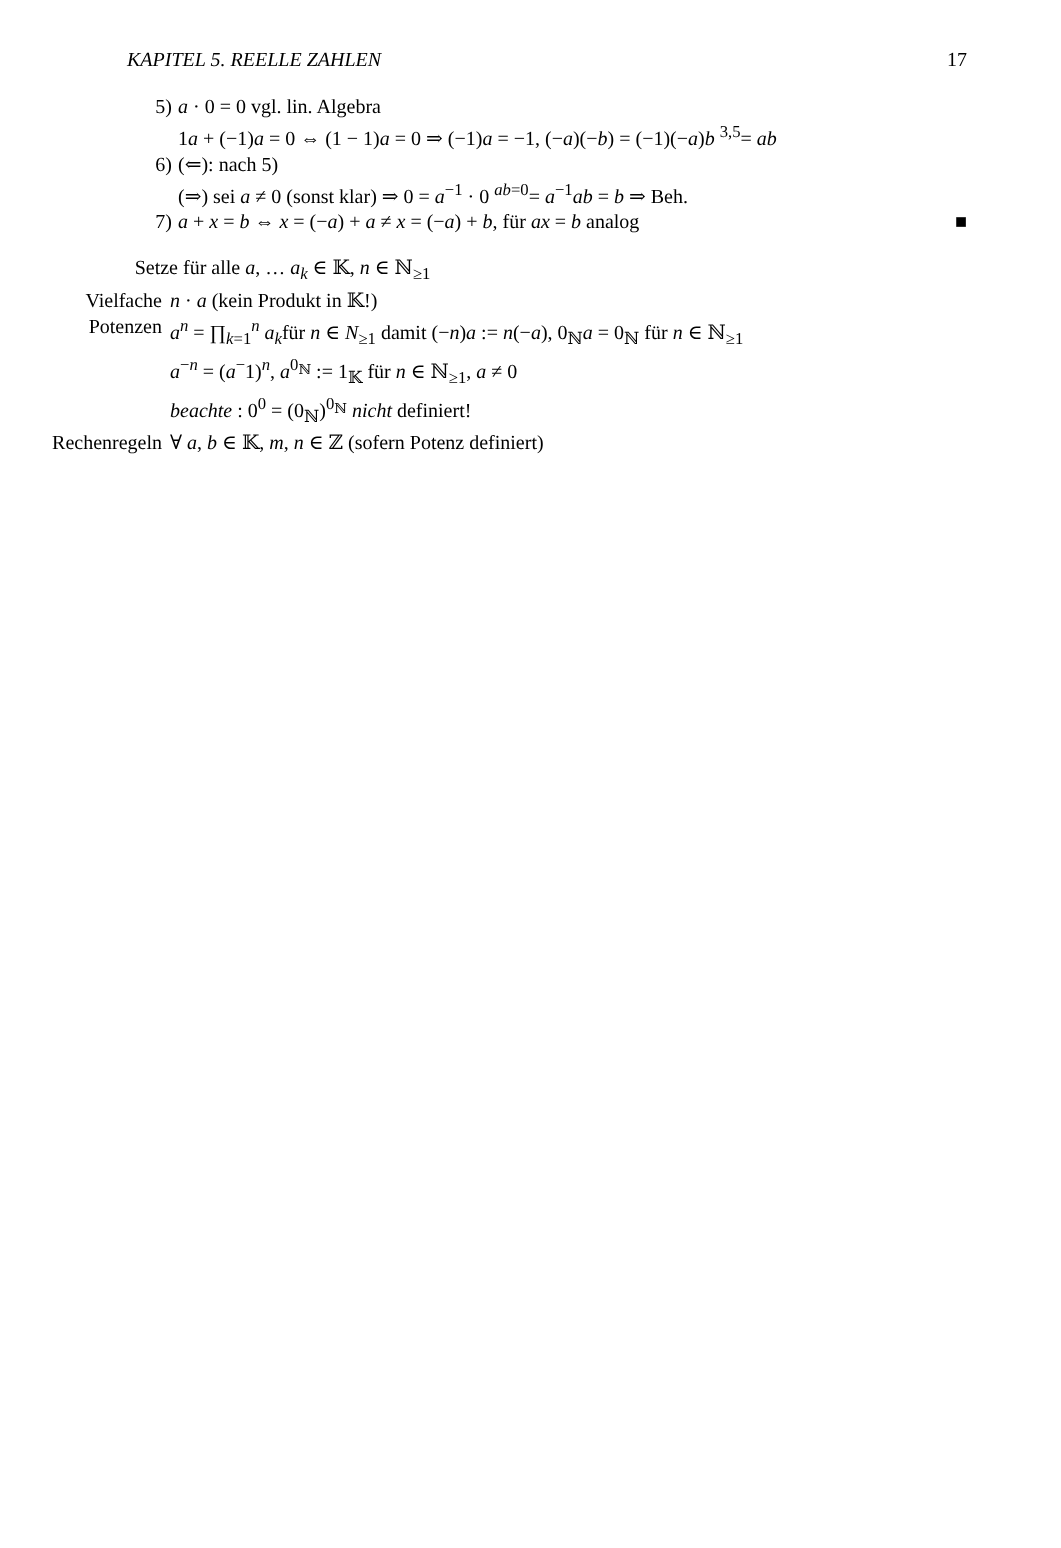KAPITEL 5. REELLE ZAHLEN 17
5) a · 0 = 0 vgl. lin. Algebra
1a + (−1)a = 0 ⇔ (1 − 1)a = 0 ⇒ (−1)a = −1, (−a)(−b) = (−1)(−a)b <sup>3,5</sup>= ab
6) (⇐): nach 5)
(⇒) sei a ≠ 0 (sonst klar) ⇒ 0 = a<sup>−1</sup> · 0 <sup>ab=0</sup>= a<sup>−1</sup>ab = b ⇒ Beh.
7) a + x = b ⇔ x = (−a) + a ≠ x = (−a) + b, für ax = b analog ■
Setze für alle a, … a<sub>k</sub> ∈ 𝕂, n ∈ ℕ<sub>≥1</sub>
Vielfache n · a (kein Produkt in 𝕂!)
Potenzen a<sup>n</sup> = ∏<sub>k=1</sub><sup>n</sup> a<sub>k</sub>für n ∈ N<sub>≥1</sub> damit (−n)a := n(−a), 0<sub>ℕ</sub>a = 0<sub>ℕ</sub> für n ∈ ℕ<sub>≥1</sub>
a<sup>−n</sup> = (a<sup>−</sup>1)<sup>n</sup>, a<sup>0<sub>ℕ</sub></sup> := 1<sub>𝕂</sub> für n ∈ ℕ<sub>≥1</sub>, a ≠ 0
beachte : 0<sup>0</sup> = (0<sub>ℕ</sub>)<sup>0<sub>ℕ</sub></sup> nicht definiert!
Rechenregeln ∀ a, b ∈ 𝕂, m, n ∈ ℤ (sofern Potenz definiert)